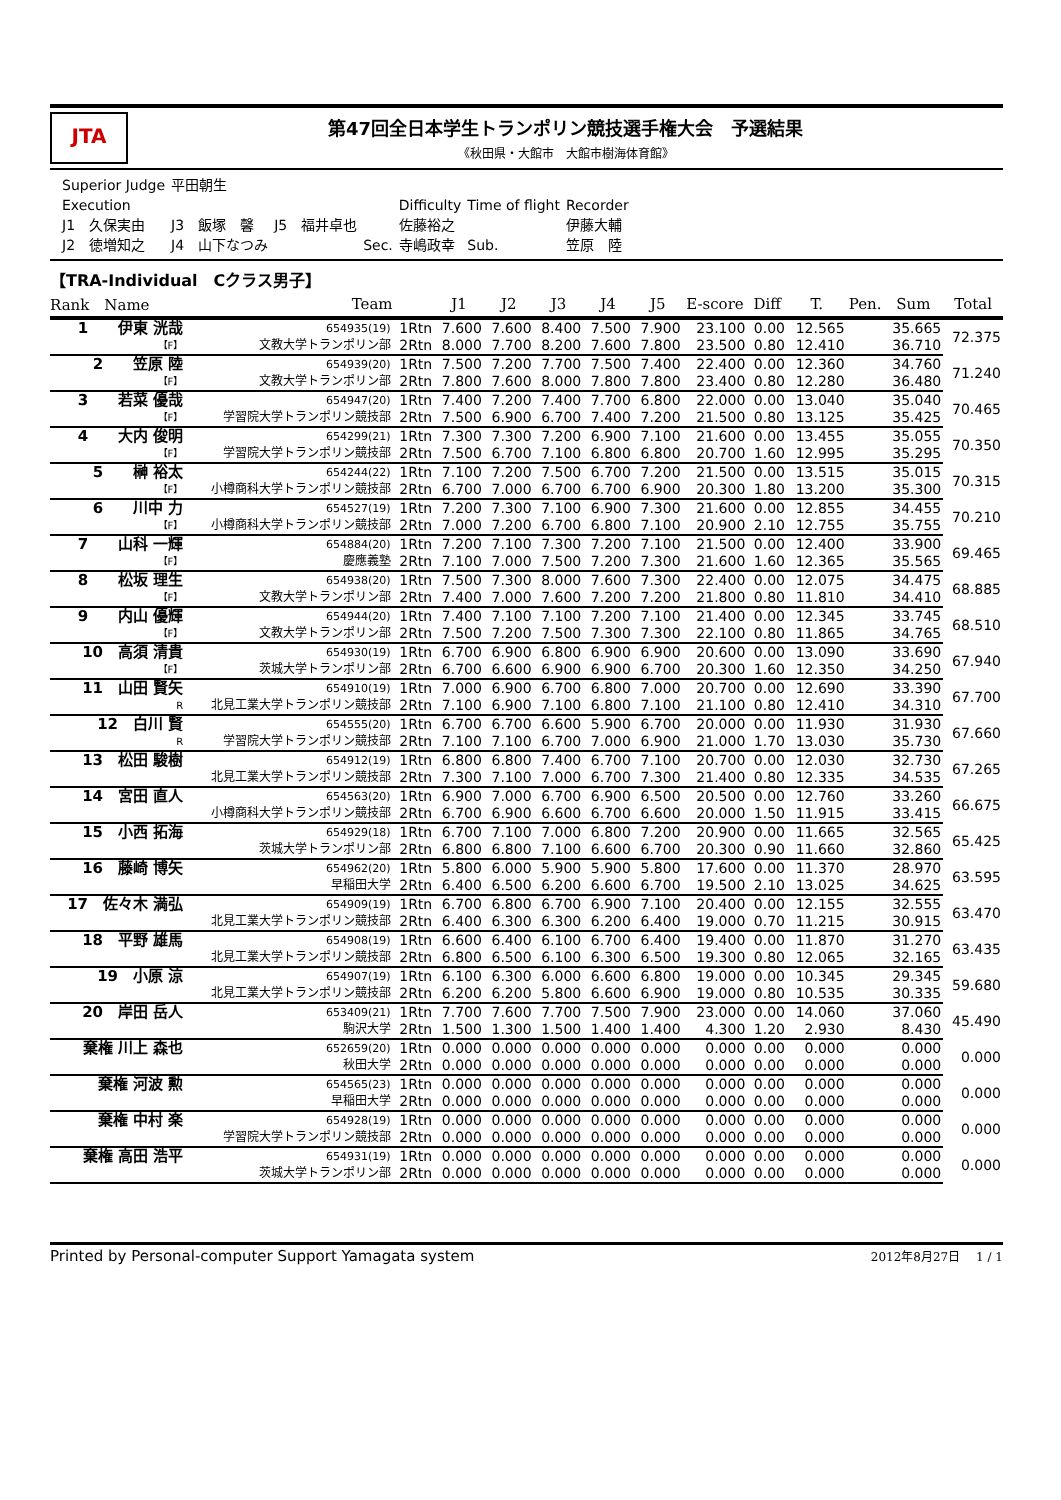JTA
第47回全日本学生トランポリン競技選手権大会　予選結果
《秋田県・大館市　大館市樹海体育館》
| Superior Judge | 平田朝生 | | | | | |
| Execution | | | | Difficulty | Time of flight | Recorder |
| J1 久保実由 | J3 飯塚 馨 | J5 福井卓也 | | 佐藤裕之 | | 伊藤大輔 |
| J2 徳増知之 | J4 山下なつみ | | Sec. | 寺嶋政幸 | Sub. | 笠原 陸 |
【TRA-Individual　Cクラス男子】
| Rank Name | Team | | J1 | J2 | J3 | J4 | J5 | E-score | Diff | T. | Pen. | Sum | Total |
| --- | --- | --- | --- | --- | --- | --- | --- | --- | --- | --- | --- | --- | --- |
| 1 伊東 洸哉 | 654935(19) | 1Rtn | 7.600 | 7.600 | 8.400 | 7.500 | 7.900 | 23.100 | 0.00 | 12.565 | | 35.665 | 72.375 |
| 【F】 | 文教大学トランポリン部 | 2Rtn | 8.000 | 7.700 | 8.200 | 7.600 | 7.800 | 23.500 | 0.80 | 12.410 | | 36.710 | |
| 2 笠原 陸 | 654939(20) | 1Rtn | 7.500 | 7.200 | 7.700 | 7.500 | 7.400 | 22.400 | 0.00 | 12.360 | | 34.760 | 71.240 |
| 【F】 | 文教大学トランポリン部 | 2Rtn | 7.800 | 7.600 | 8.000 | 7.800 | 7.800 | 23.400 | 0.80 | 12.280 | | 36.480 | |
| 3 若菜 優哉 | 654947(20) | 1Rtn | 7.400 | 7.200 | 7.400 | 7.700 | 6.800 | 22.000 | 0.00 | 13.040 | | 35.040 | 70.465 |
| 【F】 | 学習院大学トランポリン競技部 | 2Rtn | 7.500 | 6.900 | 6.700 | 7.400 | 7.200 | 21.500 | 0.80 | 13.125 | | 35.425 | |
| 4 大内 俊明 | 654299(21) | 1Rtn | 7.300 | 7.300 | 7.200 | 6.900 | 7.100 | 21.600 | 0.00 | 13.455 | | 35.055 | 70.350 |
| 【F】 | 学習院大学トランポリン競技部 | 2Rtn | 7.500 | 6.700 | 7.100 | 6.800 | 6.800 | 20.700 | 1.60 | 12.995 | | 35.295 | |
| 5 榊 裕太 | 654244(22) | 1Rtn | 7.100 | 7.200 | 7.500 | 6.700 | 7.200 | 21.500 | 0.00 | 13.515 | | 35.015 | 70.315 |
| 【F】 | 小樽商科大学トランポリン競技部 | 2Rtn | 6.700 | 7.000 | 6.700 | 6.700 | 6.900 | 20.300 | 1.80 | 13.200 | | 35.300 | |
| 6 川中 力 | 654527(19) | 1Rtn | 7.200 | 7.300 | 7.100 | 6.900 | 7.300 | 21.600 | 0.00 | 12.855 | | 34.455 | 70.210 |
| 【F】 | 小樽商科大学トランポリン競技部 | 2Rtn | 7.000 | 7.200 | 6.700 | 6.800 | 7.100 | 20.900 | 2.10 | 12.755 | | 35.755 | |
| 7 山科 一輝 | 654884(20) | 1Rtn | 7.200 | 7.100 | 7.300 | 7.200 | 7.100 | 21.500 | 0.00 | 12.400 | | 33.900 | 69.465 |
| 【F】 | 慶應義塾 | 2Rtn | 7.100 | 7.000 | 7.500 | 7.200 | 7.300 | 21.600 | 1.60 | 12.365 | | 35.565 | |
| 8 松坂 理生 | 654938(20) | 1Rtn | 7.500 | 7.300 | 8.000 | 7.600 | 7.300 | 22.400 | 0.00 | 12.075 | | 34.475 | 68.885 |
| 【F】 | 文教大学トランポリン部 | 2Rtn | 7.400 | 7.000 | 7.600 | 7.200 | 7.200 | 21.800 | 0.80 | 11.810 | | 34.410 | |
| 9 内山 優輝 | 654944(20) | 1Rtn | 7.400 | 7.100 | 7.100 | 7.200 | 7.100 | 21.400 | 0.00 | 12.345 | | 33.745 | 68.510 |
| 【F】 | 文教大学トランポリン部 | 2Rtn | 7.500 | 7.200 | 7.500 | 7.300 | 7.300 | 22.100 | 0.80 | 11.865 | | 34.765 | |
| 10 高須 清貴 | 654930(19) | 1Rtn | 6.700 | 6.900 | 6.800 | 6.900 | 6.900 | 20.600 | 0.00 | 13.090 | | 33.690 | 67.940 |
| 【F】 | 茨城大学トランポリン部 | 2Rtn | 6.700 | 6.600 | 6.900 | 6.900 | 6.700 | 20.300 | 1.60 | 12.350 | | 34.250 | |
| 11 山田 賢矢 | 654910(19) | 1Rtn | 7.000 | 6.900 | 6.700 | 6.800 | 7.000 | 20.700 | 0.00 | 12.690 | | 33.390 | 67.700 |
| R | 北見工業大学トランポリン競技部 | 2Rtn | 7.100 | 6.900 | 7.100 | 6.800 | 7.100 | 21.100 | 0.80 | 12.410 | | 34.310 | |
| 12 白川 賢 | 654555(20) | 1Rtn | 6.700 | 6.700 | 6.600 | 5.900 | 6.700 | 20.000 | 0.00 | 11.930 | | 31.930 | 67.660 |
| R | 学習院大学トランポリン競技部 | 2Rtn | 7.100 | 7.100 | 6.700 | 7.000 | 6.900 | 21.000 | 1.70 | 13.030 | | 35.730 | |
| 13 松田 駿樹 | 654912(19) | 1Rtn | 6.800 | 6.800 | 7.400 | 6.700 | 7.100 | 20.700 | 0.00 | 12.030 | | 32.730 | 67.265 |
| | 北見工業大学トランポリン競技部 | 2Rtn | 7.300 | 7.100 | 7.000 | 6.700 | 7.300 | 21.400 | 0.80 | 12.335 | | 34.535 | |
| 14 宮田 直人 | 654563(20) | 1Rtn | 6.900 | 7.000 | 6.700 | 6.900 | 6.500 | 20.500 | 0.00 | 12.760 | | 33.260 | 66.675 |
| | 小樽商科大学トランポリン競技部 | 2Rtn | 6.700 | 6.900 | 6.600 | 6.700 | 6.600 | 20.000 | 1.50 | 11.915 | | 33.415 | |
| 15 小西 拓海 | 654929(18) | 1Rtn | 6.700 | 7.100 | 7.000 | 6.800 | 7.200 | 20.900 | 0.00 | 11.665 | | 32.565 | 65.425 |
| | 茨城大学トランポリン部 | 2Rtn | 6.800 | 6.800 | 7.100 | 6.600 | 6.700 | 20.300 | 0.90 | 11.660 | | 32.860 | |
| 16 藤崎 博矢 | 654962(20) | 1Rtn | 5.800 | 6.000 | 5.900 | 5.900 | 5.800 | 17.600 | 0.00 | 11.370 | | 28.970 | 63.595 |
| | 早稲田大学 | 2Rtn | 6.400 | 6.500 | 6.200 | 6.600 | 6.700 | 19.500 | 2.10 | 13.025 | | 34.625 | |
| 17 佐々木 満弘 | 654909(19) | 1Rtn | 6.700 | 6.800 | 6.700 | 6.900 | 7.100 | 20.400 | 0.00 | 12.155 | | 32.555 | 63.470 |
| | 北見工業大学トランポリン競技部 | 2Rtn | 6.400 | 6.300 | 6.300 | 6.200 | 6.400 | 19.000 | 0.70 | 11.215 | | 30.915 | |
| 18 平野 雄馬 | 654908(19) | 1Rtn | 6.600 | 6.400 | 6.100 | 6.700 | 6.400 | 19.400 | 0.00 | 11.870 | | 31.270 | 63.435 |
| | 北見工業大学トランポリン競技部 | 2Rtn | 6.800 | 6.500 | 6.100 | 6.300 | 6.500 | 19.300 | 0.80 | 12.065 | | 32.165 | |
| 19 小原 涼 | 654907(19) | 1Rtn | 6.100 | 6.300 | 6.000 | 6.600 | 6.800 | 19.000 | 0.00 | 10.345 | | 29.345 | 59.680 |
| | 北見工業大学トランポリン競技部 | 2Rtn | 6.200 | 6.200 | 5.800 | 6.600 | 6.900 | 19.000 | 0.80 | 10.535 | | 30.335 | |
| 20 岸田 岳人 | 653409(21) | 1Rtn | 7.700 | 7.600 | 7.700 | 7.500 | 7.900 | 23.000 | 0.00 | 14.060 | | 37.060 | 45.490 |
| | 駒沢大学 | 2Rtn | 1.500 | 1.300 | 1.500 | 1.400 | 1.400 | 4.300 | 1.20 | 2.930 | | 8.430 | |
| 棄権 川上 森也 | 652659(20) | 1Rtn | 0.000 | 0.000 | 0.000 | 0.000 | 0.000 | 0.000 | 0.00 | 0.000 | | 0.000 | 0.000 |
| | 秋田大学 | 2Rtn | 0.000 | 0.000 | 0.000 | 0.000 | 0.000 | 0.000 | 0.00 | 0.000 | | 0.000 | |
| 棄権 河波 勲 | 654565(23) | 1Rtn | 0.000 | 0.000 | 0.000 | 0.000 | 0.000 | 0.000 | 0.00 | 0.000 | | 0.000 | 0.000 |
| | 早稲田大学 | 2Rtn | 0.000 | 0.000 | 0.000 | 0.000 | 0.000 | 0.000 | 0.00 | 0.000 | | 0.000 | |
| 棄権 中村 楽 | 654928(19) | 1Rtn | 0.000 | 0.000 | 0.000 | 0.000 | 0.000 | 0.000 | 0.00 | 0.000 | | 0.000 | 0.000 |
| | 学習院大学トランポリン競技部 | 2Rtn | 0.000 | 0.000 | 0.000 | 0.000 | 0.000 | 0.000 | 0.00 | 0.000 | | 0.000 | |
| 棄権 高田 浩平 | 654931(19) | 1Rtn | 0.000 | 0.000 | 0.000 | 0.000 | 0.000 | 0.000 | 0.00 | 0.000 | | 0.000 | 0.000 |
| | 茨城大学トランポリン部 | 2Rtn | 0.000 | 0.000 | 0.000 | 0.000 | 0.000 | 0.000 | 0.00 | 0.000 | | 0.000 | |
Printed by Personal-computer Support Yamagata system 2012年8月27日　 1 / 1